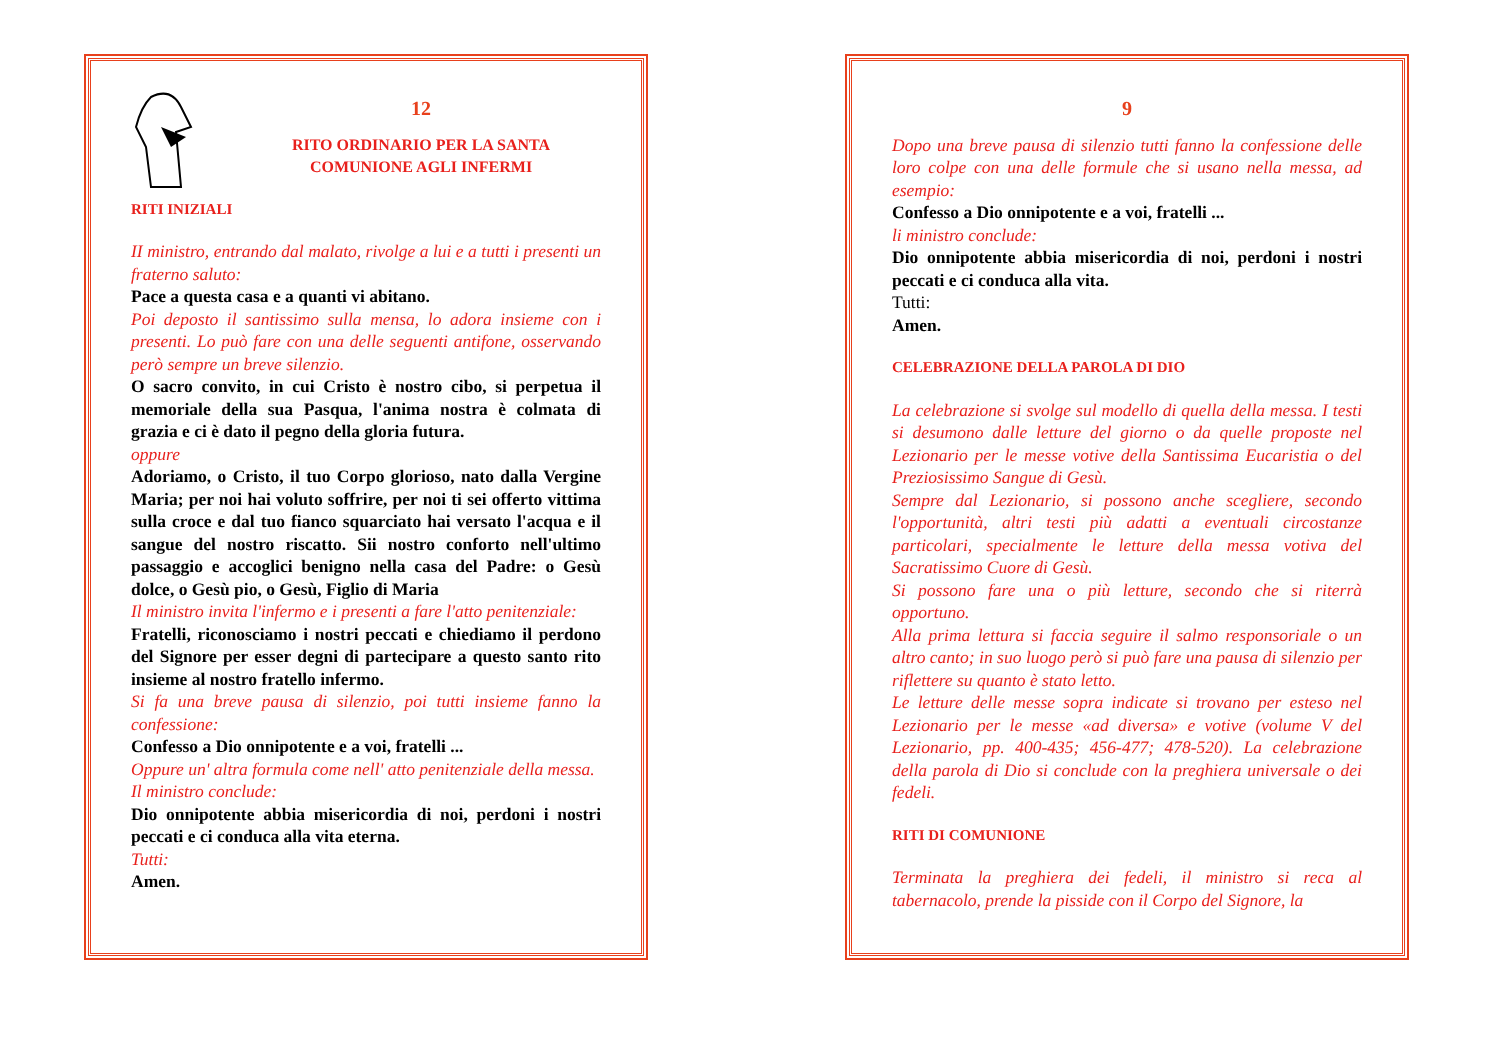12
RITO ORDINARIO PER LA SANTA
COMUNIONE AGLI INFERMI
RITI INIZIALI
II ministro, entrando dal malato, rivolge a lui e a tutti i presenti un fraterno saluto:
Pace a questa casa e a quanti vi abitano.
Poi deposto il santissimo sulla mensa, lo adora insieme con i presenti. Lo può fare con una delle seguenti antifone, osservando però sempre un breve silenzio.
O sacro convito, in cui Cristo è nostro cibo, si perpetua il memoriale della sua Pasqua, l'anima nostra è colmata di grazia e ci è dato il pegno della gloria futura.
oppure
Adoriamo, o Cristo, il tuo Corpo glorioso, nato dalla Vergine Maria; per noi hai voluto soffrire, per noi ti sei offerto vittima sulla croce e dal tuo fianco squarciato hai versato l'acqua e il sangue del nostro riscatto. Sii nostro conforto nell'ultimo passaggio e accoglici benigno nella casa del Padre: o Gesù dolce, o Gesù pio, o Gesù, Figlio di Maria
Il ministro invita l'infermo e i presenti a fare l'atto penitenziale:
Fratelli, riconosciamo i nostri peccati e chiediamo il perdono del Signore per esser degni di partecipare a questo santo rito insieme al nostro fratello infermo.
Si fa una breve pausa di silenzio, poi tutti insieme fanno la confessione:
Confesso a Dio onnipotente e a voi, fratelli ...
Oppure un' altra formula come nell' atto penitenziale della messa.
Il ministro conclude:
Dio onnipotente abbia misericordia di noi, perdoni i nostri peccati e ci conduca alla vita eterna.
Tutti:
Amen.
9
Dopo una breve pausa di silenzio tutti fanno la confessione delle loro colpe con una delle formule che si usano nella messa, ad esempio:
Confesso a Dio onnipotente e a voi, fratelli ...
li ministro conclude:
Dio onnipotente abbia misericordia di noi, perdoni i nostri peccati e ci conduca alla vita.
Tutti:
Amen.
CELEBRAZIONE DELLA PAROLA DI DIO
La celebrazione si svolge sul modello di quella della messa. I testi si desumono dalle letture del giorno o da quelle proposte nel Lezionario per le messe votive della Santissima Eucaristia o del Preziosissimo Sangue di Gesù.
Sempre dal Lezionario, si possono anche scegliere, secondo l'opportunità, altri testi più adatti a eventuali circostanze particolari, specialmente le letture della messa votiva del Sacratissimo Cuore di Gesù.
Si possono fare una o più letture, secondo che si riterrà opportuno.
Alla prima lettura si faccia seguire il salmo responsoriale o un altro canto; in suo luogo però si può fare una pausa di silenzio per riflettere su quanto è stato letto.
Le letture delle messe sopra indicate si trovano per esteso nel Lezionario per le messe «ad diversa» e votive (volume V del Lezionario, pp. 400-435; 456-477; 478-520). La celebrazione della parola di Dio si conclude con la preghiera universale o dei fedeli.
RITI DI COMUNIONE
Terminata la preghiera dei fedeli, il ministro si reca al tabernacolo, prende la pisside con il Corpo del Signore, la